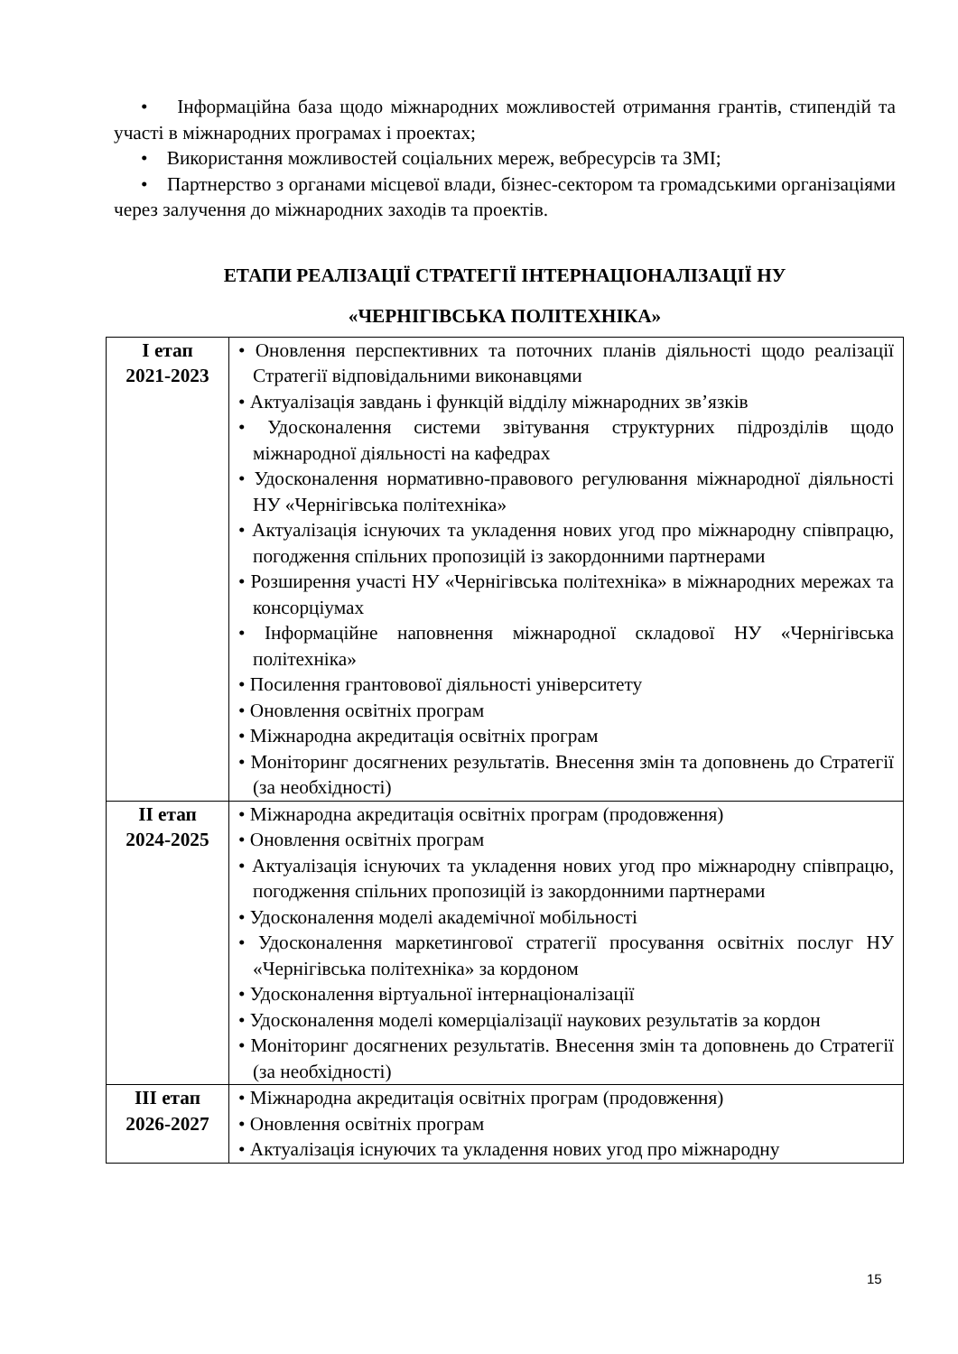• Інформаційна база щодо міжнародних можливостей отримання грантів, стипендій та участі в міжнародних програмах і проектах;
• Використання можливостей соціальних мереж, вебресурсів та ЗМІ;
• Партнерство з органами місцевої влади, бізнес-сектором та громадськими організаціями через залучення до міжнародних заходів та проектів.
ЕТАПИ РЕАЛІЗАЦІЇ СТРАТЕГІЇ ІНТЕРНАЦІОНАЛІЗАЦІЇ НУ
«ЧЕРНІГІВСЬКА ПОЛІТЕХНІКА»
| І етап 2021-2023 | • Оновлення перспективних та поточних планів діяльності щодо реалізації Стратегії відповідальними виконавцями • Актуалізація завдань і функцій відділу міжнародних зв’язків • Удосконалення системи звітування структурних підрозділів щодо міжнародної діяльності на кафедрах • Удосконалення нормативно-правового регулювання міжнародної діяльності НУ «Чернігівська політехніка» • Актуалізація існуючих та укладення нових угод про міжнародну співпрацю, погодження спільних пропозицій із закордонними партнерами • Розширення участі НУ «Чернігівська політехніка» в міжнародних мережах та консорціумах • Інформаційне наповнення міжнародної складової НУ «Чернігівська політехніка» • Посилення грантовової діяльності університету • Оновлення освітніх програм • Міжнародна акредитація освітніх програм • Моніторинг досягнених результатів. Внесення змін та доповнень до Стратегії (за необхідності) |
| ІІ етап 2024-2025 | • Міжнародна акредитація освітніх програм (продовження) • Оновлення освітніх програм • Актуалізація існуючих та укладення нових угод про міжнародну співпрацю, погодження спільних пропозицій із закордонними партнерами • Удосконалення моделі академічної мобільності • Удосконалення маркетингової стратегії просування освітніх послуг НУ «Чернігівська політехніка» за кордоном • Удосконалення віртуальної інтернаціоналізації • Удосконалення моделі комерціалізації наукових результатів за кордон • Моніторинг досягнених результатів. Внесення змін та доповнень до Стратегії (за необхідності) |
| ІІІ етап 2026-2027 | • Міжнародна акредитація освітніх програм (продовження) • Оновлення освітніх програм • Актуалізація існуючих та укладення нових угод про міжнародну |
15